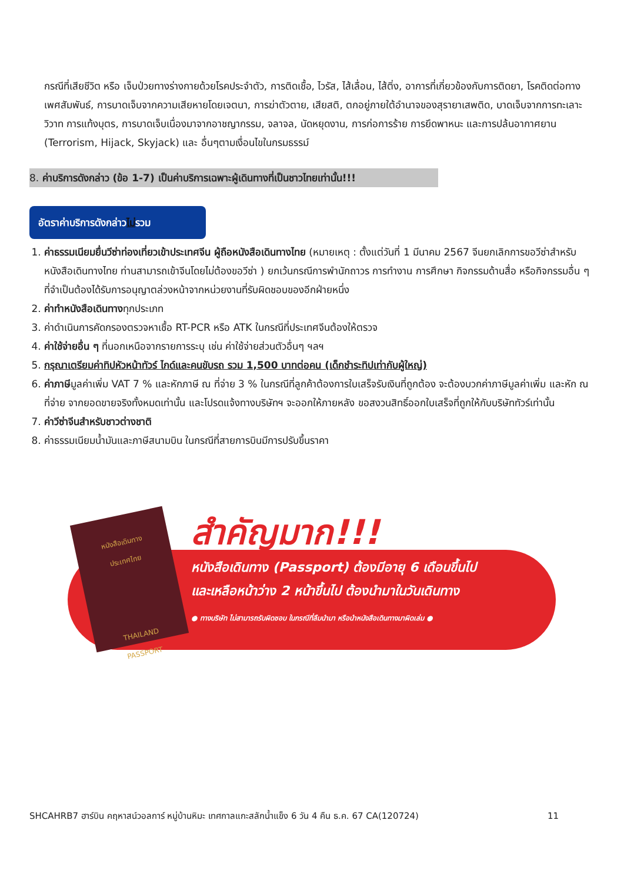กรณีที่เสียชีวิต หรือ เจ็บป่วยทางร่างกายด้วยโรคประจำตัว, การติดเชื้อ, ไวรัส, ไส้เลื่อน, ไส้ติ่ง, อาการที่เกี่ยวข้องกับการติดยา, โรคติดต่อทางเพศสัมพันธ์, การบาดเจ็บจากความเสียหายโดยเจตนา, การฆ่าตัวตาย, เสียสติ, ตกอยู่ภายใต้อำนาจของสุรายาเสพติด, บาดเจ็บจากการทะเลาะวิวาท การแท้งบุตร, การบาดเจ็บเนื่องมาจากอาชญากรรม, จลาจล, นัดหยุดงาน, การก่อการร้าย การยึดพาหนะ และการปล้นอากาศยาน (Terrorism, Hijack, Skyjack) และ อื่นๆตามเงื่อนไขในกรมธรรม์
8. ค่าบริการดังกล่าว (ข้อ 1-7) เป็นค่าบริการเฉพาะผู้เดินทางที่เป็นชาวไทยเท่านั้น!!!
อัตราค่าบริการดังกล่าวไม่รวม
1. ค่าธรรมเนียมยื่นวีซ่าท่องเที่ยวเข้าประเทศจีน ผู้ถือหนังสือเดินทางไทย (หมายเหตุ : ตั้งแต่วันที่ 1 มีนาคม 2567 จีนยกเลิกการขอวีซ่าสำหรับหนังสือเดินทางไทย ท่านสามารถเข้าจีนโดยไม่ต้องขอวีซ่า ) ยกเว้นกรณีการพำนักถาวร การทำงาน การศึกษา กิจกรรมด้านสื่อ หรือกิจกรรมอื่น ๆ ที่จำเป็นต้องได้รับการอนุญาตล่วงหน้าจากหน่วยงานที่รับผิดชอบของอีกฝ่ายหนึ่ง
2. ค่าทำหนังสือเดินทางทุกประเภท
3. ค่าดำเนินการคัดกรองตรวจหาเชื้อ RT-PCR หรือ ATK ในกรณีที่ประเทศจีนต้องให้ตรวจ
4. ค่าใช้จ่ายอื่น ๆ ที่นอกเหนือจากรายการระบุ เช่น ค่าใช้จ่ายส่วนตัวอื่นๆ ฯลฯ
5. กรุณาเตรียมค่าทิปหัวหน้าทัวร์ ไกด์และคนขับรถ รวม 1,500 บาทต่อคน (เด็กชำระทิปเท่ากับผู้ใหญ่)
6. ค่าภาษีมูลค่าเพิ่ม VAT 7 % และหักภาษี ณ ที่จ่าย 3 % ในกรณีที่ลูกค้าต้องการใบเสร็จรับเงินที่ถูกต้อง จะต้องบวกค่าภาษีมูลค่าเพิ่ม และหัก ณ ที่จ่าย จากยอดขายจริงทั้งหมดเท่านั้น และโปรดแจ้งทางบริษัทฯ จะออกให้ภายหลัง ขอสงวนสิทธิ์ออกใบเสร็จที่ถูกให้กับบริษัททัวร์เท่านั้น
7. ค่าวีซ่าจีนสำหรับชาวต่างชาติ
8. ค่าธรรมเนียมน้ำมันและภาษีสนามบิน ในกรณีที่สายการบินมีการปรับขึ้นราคา
หนังสือเดินทาง
ประเทศไทย
THAILAND
PASSPORT
สำคัญมาก!!!
หนังสือเดินทาง (Passport) ต้องมีอายุ 6 เดือนขึ้นไป
และเหลือหน้าว่าง 2 หน้าขึ้นไป ต้องนำมาในวันเดินทาง
● ทางบริษัท ไม่สามารถรับผิดชอบ ในกรณีที่ลืมนำมา หรือนำหนังสือเดินทางมาผิดเล่ม ●
SHCAHRB7 ฮาร์บิน คฤหาสน์วอลการ์ หมู่บ้านหิมะ เทศกาลแกะสลักน้ำแข็ง 6 วัน 4 คืน ธ.ค. 67 CA(120724) 11